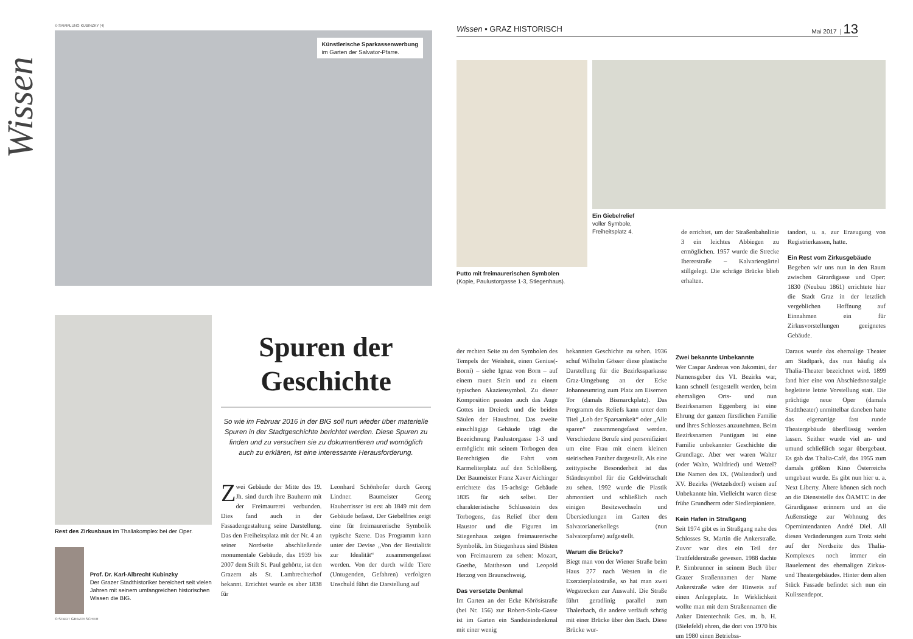Wissen
© SAMMLUNG KUBINZKY (4)
Künstlerische Sparkassenwerbung
im Garten der Salvator-Pfarre.
Rest des Zirkusbaus im Thaliakomplex bei der Oper.
Prof. Dr. Karl-Albrecht Kubinzky
Der Grazer Stadthistoriker bereichert seit vielen Jahren mit seinem umfangreichen historischen Wissen die BIG.
© STADT GRAZ/FISCHER
Spuren der Geschichte
So wie im Februar 2016 in der BIG soll nun wieder über materielle Spuren in der Stadtgeschichte berichtet werden. Diese Spuren zu finden und zu versuchen sie zu dokumentieren und womöglich auch zu erklären, ist eine interessante Herausforderung.
Zwei Gebäude der Mitte des 19. Jh. sind durch ihre Bauherrn mit der Freimaurerei verbunden. Dies fand auch in der Fassadengestaltung seine Darstellung. Das den Freiheitsplatz mit der Nr. 4 an seiner Nordseite abschließende monumentale Gebäude, das 1939 bis 2007 dem Stift St. Paul gehörte, ist den Grazern als St. Lambrechterhof bekannt. Errichtet wurde es aber 1838 für
Leonhard Schönhofer durch Georg Lindner. Baumeister Georg Hauberrisser ist erst ab 1849 mit dem Gebäude befasst. Der Giebelfries zeigt eine für freimaurerische Symbolik typische Szene. Das Programm kann unter der Devise „Von der Bestialität zur Idealität“ zusammengefasst werden. Von der durch wilde Tiere (Untugenden, Gefahren) verfolgten Unschuld führt die Darstellung auf
Wissen • GRAZ HISTORISCH Mai 2017 | 13
Putto mit freimaurerischen Symbolen
(Kopie, Paulustorgasse 1-3, Stiegenhaus).
Ein Giebelrelief
voller Symbole,
Freiheitsplatz 4.
de errichtet, um der Straßenbahnlinie 3 ein leichtes Abbiegen zu ermöglichen. 1957 wurde die Strecke Ibererstraße – Kalvariengürtel stillgelegt. Die schräge Brücke blieb erhalten.
tandort, u. a. zur Erzeugung von Registrierkassen, hatte.
Ein Rest vom Zirkusgebäude
Begeben wir uns nun in den Raum zwischen Girardigasse und Oper: 1830 (Neubau 1861) errichtete hier die Stadt Graz in der letztlich vergeblichen Hoffnung auf Einnahmen ein für Zirkusvorstellungen geeignetes Gebäude.
der rechten Seite zu den Symbolen des Tempels der Weisheit, einen Genius(-Borni) – siehe Ignaz von Born – auf einem rauen Stein und zu einem typischen Akaziensymbol. Zu dieser Komposition passten auch das Auge Gottes im Dreieck und die beiden Säulen der Hausfront. Das zweite einschlägige Gebäude trägt die Bezeichnung Paulustorgasse 1-3 und ermöglicht mit seinem Torbogen den Berechtigten die Fahrt vom Karmeliterplatz auf den Schloßberg. Der Baumeister Franz Xaver Aichinger errichtete das 15-achsige Gebäude 1835 für sich selbst. Der charakteristische Schlussstein des Torbogens, das Relief über dem Haustor und die Figuren im Stiegenhaus zeigen freimaurerische Symbolik. Im Stiegenhaus sind Büsten von Freimaurern zu sehen: Mozart, Goethe, Mattheson und Leopold Herzog von Braunschweig.
Das versetzte Denkmal
Im Garten an der Ecke Körösistraße (bei Nr. 156) zur Robert-Stolz-Gasse ist im Garten ein Sandsteindenkmal mit einer wenig
bekannten Geschichte zu sehen. 1936 schuf Wilhelm Gösser diese plastische Darstellung für die Bezirkssparkasse Graz-Umgebung an der Ecke Johanneumring zum Platz am Eisernen Tor (damals Bismarckplatz). Das Programm des Reliefs kann unter dem Titel „Lob der Sparsamkeit“ oder „Alle sparen“ zusammengefasst werden. Verschiedene Berufe sind personifiziert um eine Frau mit einem kleinen steirischen Panther dargestellt. Als eine zeittypische Besonderheit ist das Ständesymbol für die Geldwirtschaft zu sehen. 1992 wurde die Plastik abmontiert und schließlich nach einigen Besitzwechseln und Übersiedlungen im Garten des Salvatorianerkollegs (nun Salvatorpfarre) aufgestellt.
Warum die Brücke?
Biegt man von der Wiener Straße beim Haus 277 nach Westen in die Exerzierplatzstraße, so hat man zwei Wegstrecken zur Auswahl. Die Straße führt geradlinig parallel zum Thalerbach, die andere verläuft schräg mit einer Brücke über den Bach. Diese Brücke wur-
Zwei bekannte Unbekannte
Wer Caspar Andreas von Jakomini, der Namensgeber des VI. Bezirks war, kann schnell festgestellt werden, beim ehemaligen Orts- und nun Bezirksnamen Eggenberg ist eine Ehrung der ganzen fürstlichen Familie und ihres Schlosses anzunehmen. Beim Bezirksnamen Puntigam ist eine Familie unbekannter Geschichte die Grundlage. Aber wer waren Walter (oder Walto, Waltfried) und Wetzel? Die Namen des IX. (Waltendorf) und XV. Bezirks (Wetzelsdorf) weisen auf Unbekannte hin. Vielleicht waren diese frühe Grundherrn oder Siedlerpioniere.
Kein Hafen in Straßgang
Seit 1974 gibt es in Straßgang nahe des Schlosses St. Martin die Ankerstraße. Zuvor war dies ein Teil der Trattfelderstraße gewesen. 1988 dachte P. Simbrunner in seinem Buch über Grazer Straßennamen der Name Ankerstraße wäre der Hinweis auf einen Anlegeplatz. In Wirklichkeit wollte man mit dem Straßennamen die Anker Datentechnik Ges. m. b. H. (Bielefeld) ehren, die dort von 1970 bis um 1980 einen Betriebss-
Daraus wurde das ehemalige Theater am Stadtpark, das nun häufig als Thalia-Theater bezeichnet wird. 1899 fand hier eine von Abschiedsnostalgie begleitete letzte Vorstellung statt. Die prächtige neue Oper (damals Stadttheater) unmittelbar daneben hatte das eigenartige fast runde Theatergebäude überflüssig werden lassen. Seither wurde viel an- und umund schließlich sogar übergebaut. Es gab das Thalia-Café, das 1955 zum damals größten Kino Österreichs umgebaut wurde. Es gibt nun hier u. a. Next Liberty. Ältere können sich noch an die Dienststelle des ÖAMTC in der Girardigasse erinnern und an die Außenstiege zur Wohnung des Opernintendanten André Diel. All diesen Veränderungen zum Trotz steht auf der Nordseite des Thalia-Komplexes noch immer ein Bauelement des ehemaligen Zirkus- und Theatergebäudes. Hinter dem alten Stück Fassade befindet sich nun ein Kulissendepot.